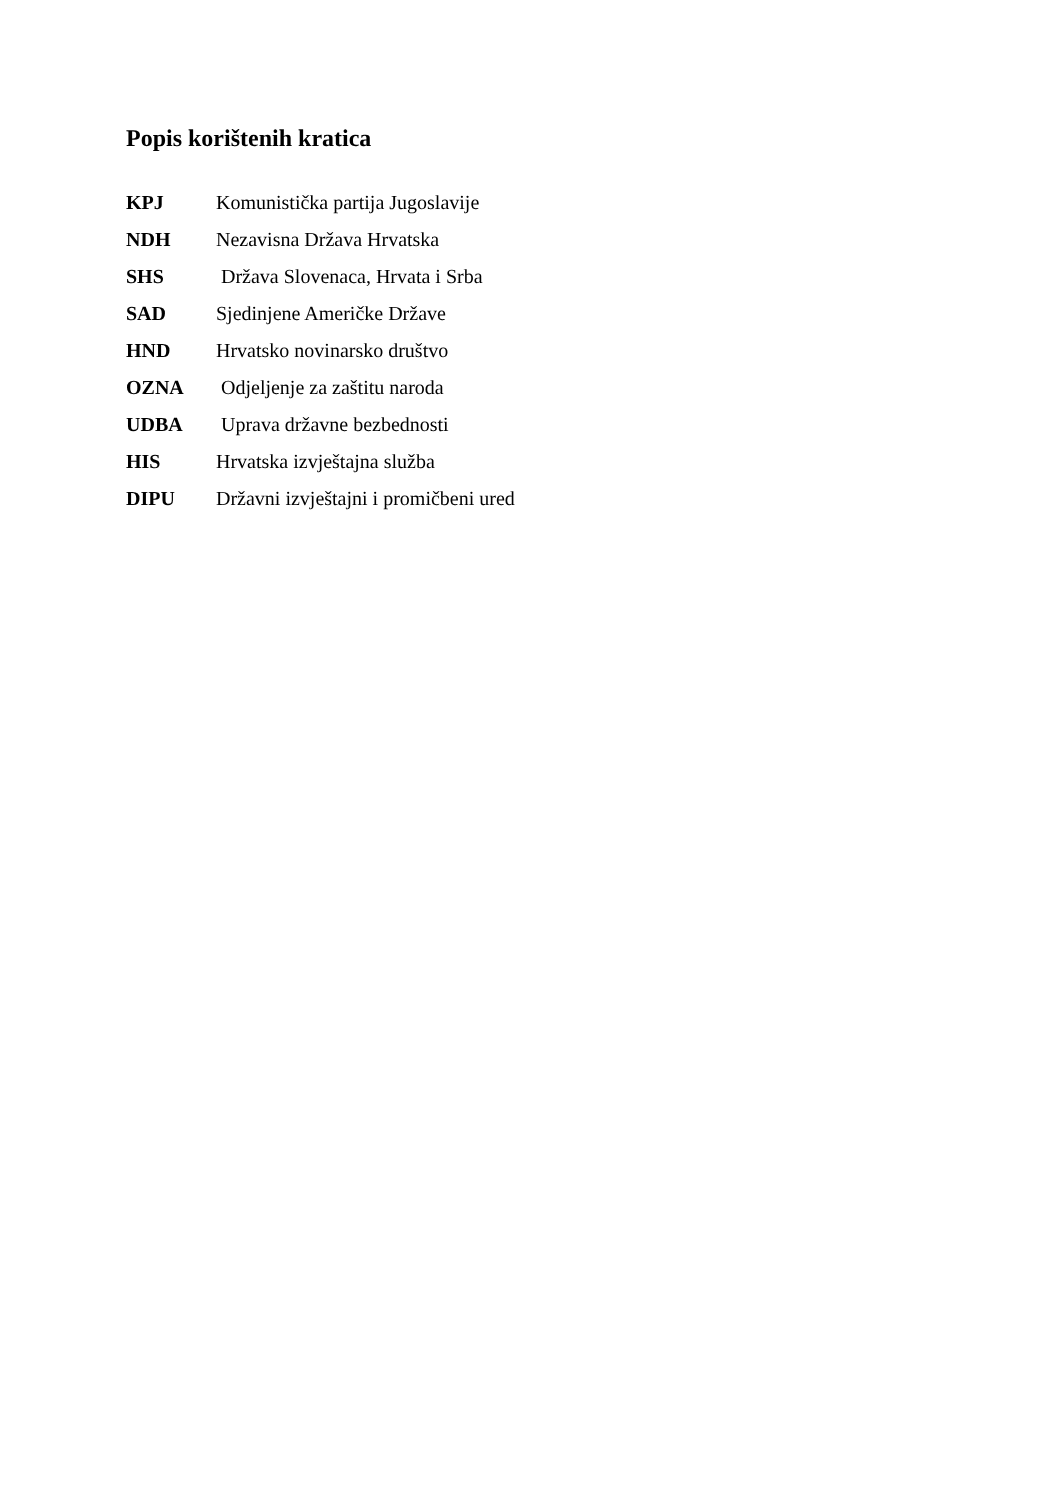Popis korištenih kratica
KPJ Komunistička partija Jugoslavije
NDH Nezavisna Država Hrvatska
SHS Država Slovenaca, Hrvata i Srba
SAD Sjedinjene Američke Države
HND Hrvatsko novinarsko društvo
OZNA Odjeljenje za zaštitu naroda
UDBA Uprava državne bezbednosti
HIS Hrvatska izvještajna služba
DIPU Državni izvještajni i promičbeni ured